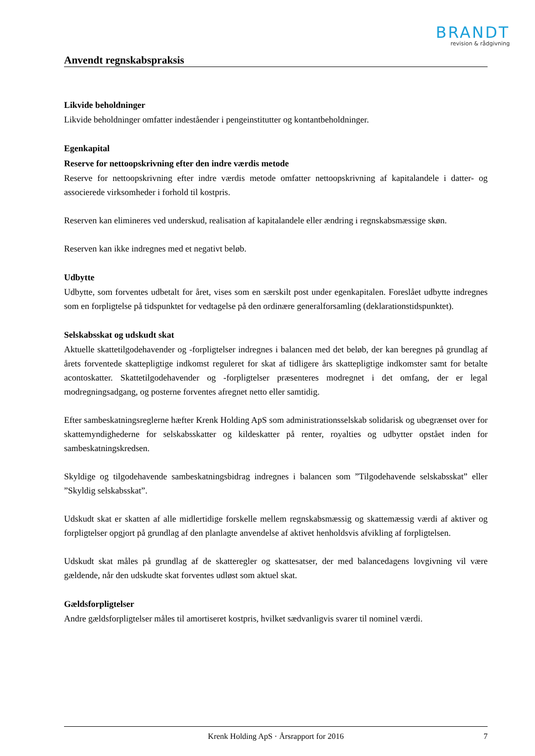BRANDT
revision & rådgivning
Anvendt regnskabspraksis
Likvide beholdninger
Likvide beholdninger omfatter indeståender i pengeinstitutter og kontantbeholdninger.
Egenkapital
Reserve for nettoopskrivning efter den indre værdis metode
Reserve for nettoopskrivning efter indre værdis metode omfatter nettoopskrivning af kapitalandele i datter- og associerede virksomheder i forhold til kostpris.
Reserven kan elimineres ved underskud, realisation af kapitalandele eller ændring i regnskabsmæssige skøn.
Reserven kan ikke indregnes med et negativt beløb.
Udbytte
Udbytte, som forventes udbetalt for året, vises som en særskilt post under egenkapitalen. Foreslået udbytte indregnes som en forpligtelse på tidspunktet for vedtagelse på den ordinære generalforsamling (deklarationstidspunktet).
Selskabsskat og udskudt skat
Aktuelle skattetilgodehavender og -forpligtelser indregnes i balancen med det beløb, der kan beregnes på grundlag af årets forventede skattepligtige indkomst reguleret for skat af tidligere års skattepligtige indkomster samt for betalte acontoskatter. Skattetilgodehavender og -forpligtelser præsenteres modregnet i det omfang, der er legal modregningsadgang, og posterne forventes afregnet netto eller samtidig.
Efter sambeskatningsreglerne hæfter Krenk Holding ApS som administrationsselskab solidarisk og ubegrænset over for skattemyndighederne for selskabsskatter og kildeskatter på renter, royalties og udbytter opstået inden for sambeskatningskredsen.
Skyldige og tilgodehavende sambeskatningsbidrag indregnes i balancen som ”Tilgodehavende selskabsskat” eller ”Skyldig selskabsskat”.
Udskudt skat er skatten af alle midlertidige forskelle mellem regnskabsmæssig og skattemæssig værdi af aktiver og forpligtelser opgjort på grundlag af den planlagte anvendelse af aktivet henholdsvis afvikling af forpligtelsen.
Udskudt skat måles på grundlag af de skatteregler og skattesatser, der med balancedagens lovgivning vil være gældende, når den udskudte skat forventes udløst som aktuel skat.
Gældsforpligtelser
Andre gældsforpligtelser måles til amortiseret kostpris, hvilket sædvanligvis svarer til nominel værdi.
Krenk Holding ApS · Årsrapport for 2016
7